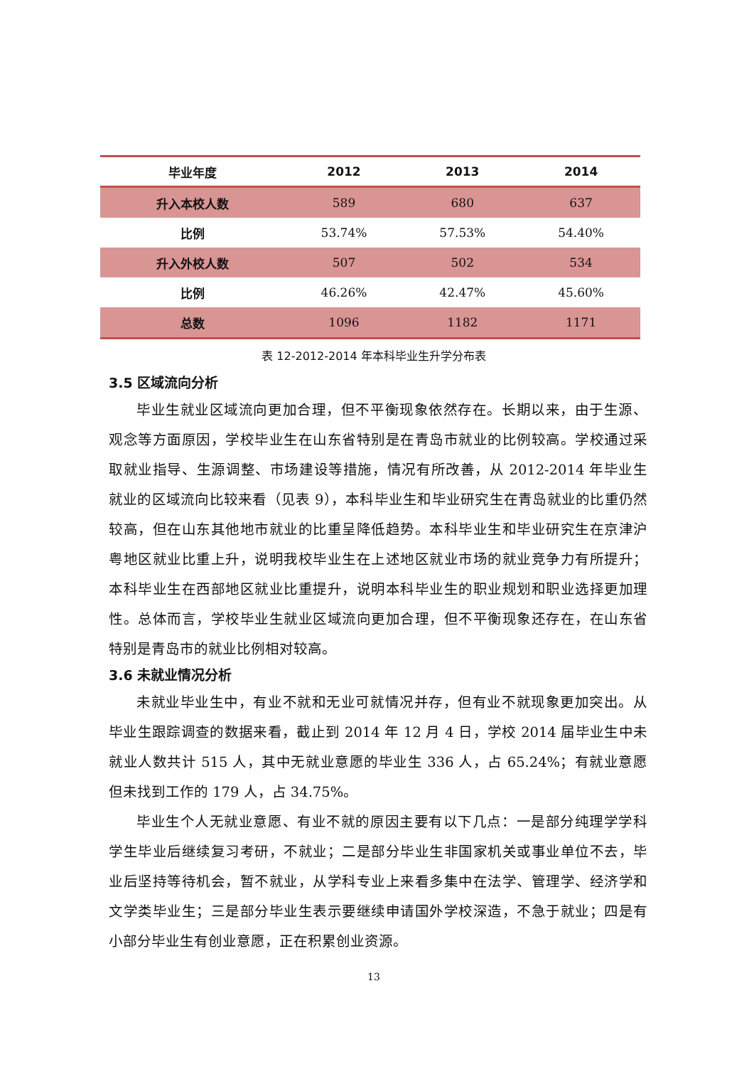| 毕业年度 | 2012 | 2013 | 2014 |
| --- | --- | --- | --- |
| 升入本校人数 | 589 | 680 | 637 |
| 比例 | 53.74% | 57.53% | 54.40% |
| 升入外校人数 | 507 | 502 | 534 |
| 比例 | 46.26% | 42.47% | 45.60% |
| 总数 | 1096 | 1182 | 1171 |
表 12-2012-2014 年本科毕业生升学分布表
3.5 区域流向分析
毕业生就业区域流向更加合理，但不平衡现象依然存在。长期以来，由于生源、观念等方面原因，学校毕业生在山东省特别是在青岛市就业的比例较高。学校通过采取就业指导、生源调整、市场建设等措施，情况有所改善，从 2012-2014 年毕业生就业的区域流向比较来看（见表 9），本科毕业生和毕业研究生在青岛就业的比重仍然较高，但在山东其他地市就业的比重呈降低趋势。本科毕业生和毕业研究生在京津沪粤地区就业比重上升，说明我校毕业生在上述地区就业市场的就业竞争力有所提升；本科毕业生在西部地区就业比重提升，说明本科毕业生的职业规划和职业选择更加理性。总体而言，学校毕业生就业区域流向更加合理，但不平衡现象还存在，在山东省特别是青岛市的就业比例相对较高。
3.6 未就业情况分析
未就业毕业生中，有业不就和无业可就情况并存，但有业不就现象更加突出。从毕业生跟踪调查的数据来看，截止到 2014 年 12 月 4 日，学校 2014 届毕业生中未就业人数共计 515 人，其中无就业意愿的毕业生 336 人，占 65.24%；有就业意愿但未找到工作的 179 人，占 34.75%。
毕业生个人无就业意愿、有业不就的原因主要有以下几点：一是部分纯理学学科学生毕业后继续复习考研，不就业；二是部分毕业生非国家机关或事业单位不去，毕业后坚持等待机会，暂不就业，从学科专业上来看多集中在法学、管理学、经济学和文学类毕业生；三是部分毕业生表示要继续申请国外学校深造，不急于就业；四是有小部分毕业生有创业意愿，正在积累创业资源。
13